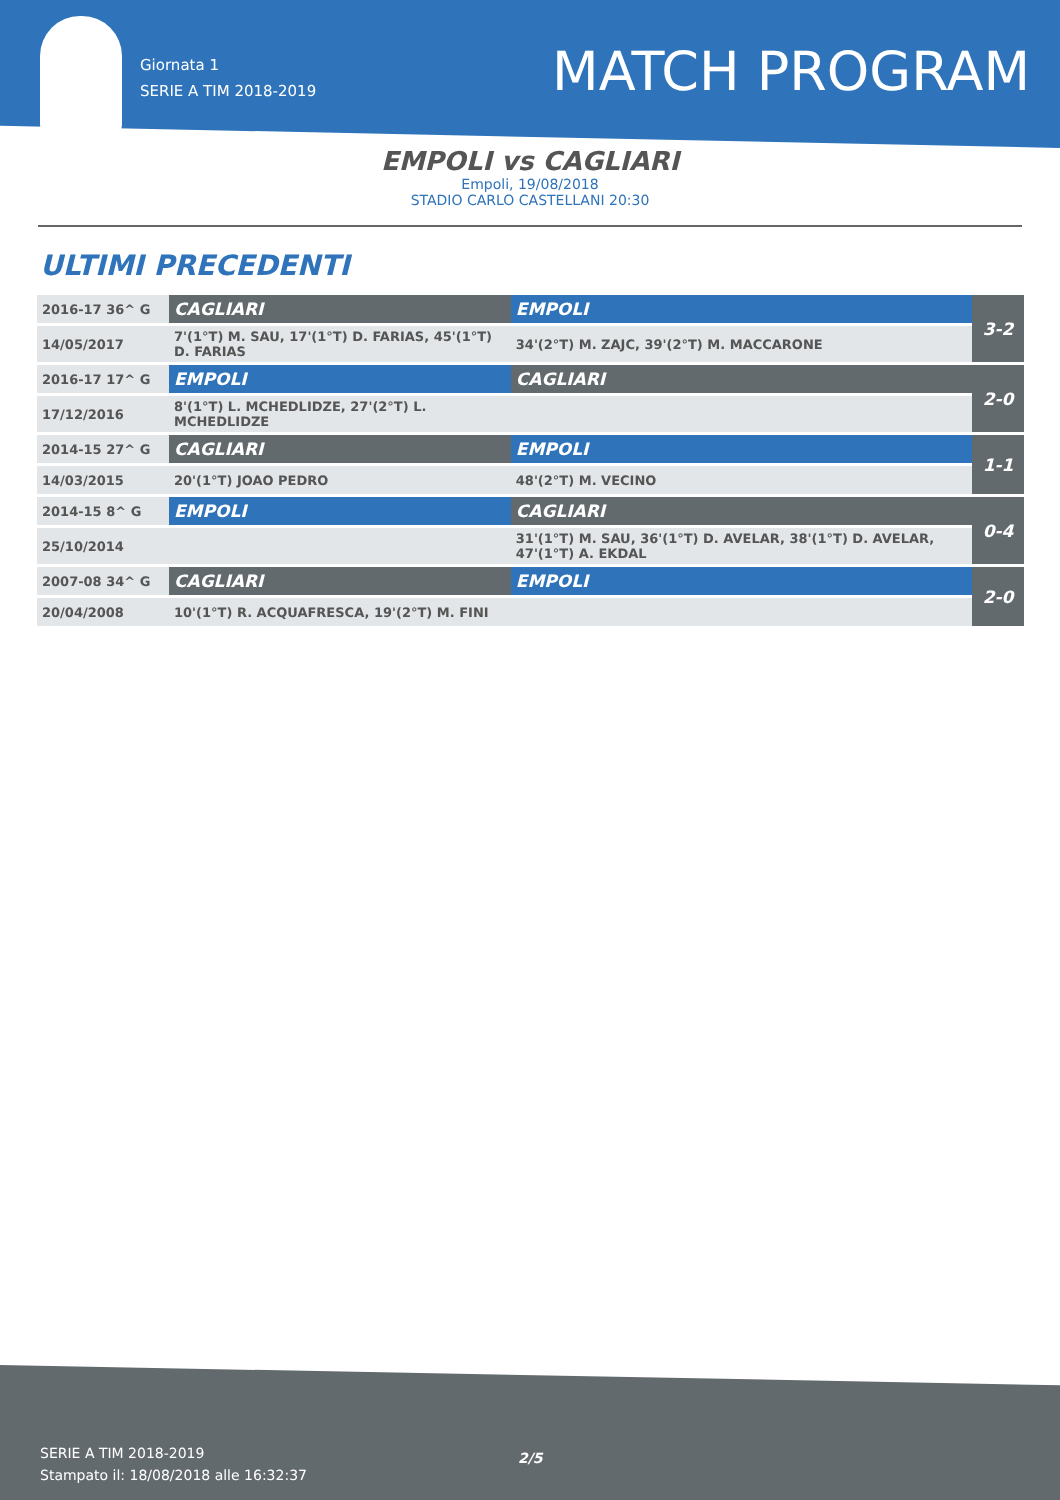Giornata 1
SERIE A TIM 2018-2019
MATCH PROGRAM
EMPOLI vs CAGLIARI
Empoli, 19/08/2018
STADIO CARLO CASTELLANI 20:30
ULTIMI PRECEDENTI
| 2016-17 36^ G | CAGLIARI | EMPOLI | 3-2 |
| 14/05/2017 | 7'(1°T) M. SAU, 17'(1°T) D. FARIAS, 45'(1°T) D. FARIAS | 34'(2°T) M. ZAJC, 39'(2°T) M. MACCARONE | |
| 2016-17 17^ G | EMPOLI | CAGLIARI | 2-0 |
| 17/12/2016 | 8'(1°T) L. MCHEDLIDZE, 27'(2°T) L. MCHEDLIDZE | | |
| 2014-15 27^ G | CAGLIARI | EMPOLI | 1-1 |
| 14/03/2015 | 20'(1°T) JOAO PEDRO | 48'(2°T) M. VECINO | |
| 2014-15 8^ G | EMPOLI | CAGLIARI | 0-4 |
| 25/10/2014 | | 31'(1°T) M. SAU, 36'(1°T) D. AVELAR, 38'(1°T) D. AVELAR, 47'(1°T) A. EKDAL | |
| 2007-08 34^ G | CAGLIARI | EMPOLI | 2-0 |
| 20/04/2008 | 10'(1°T) R. ACQUAFRESCA, 19'(2°T) M. FINI | | |
SERIE A TIM 2018-2019
Stampato il: 18/08/2018 alle 16:32:37
2/5